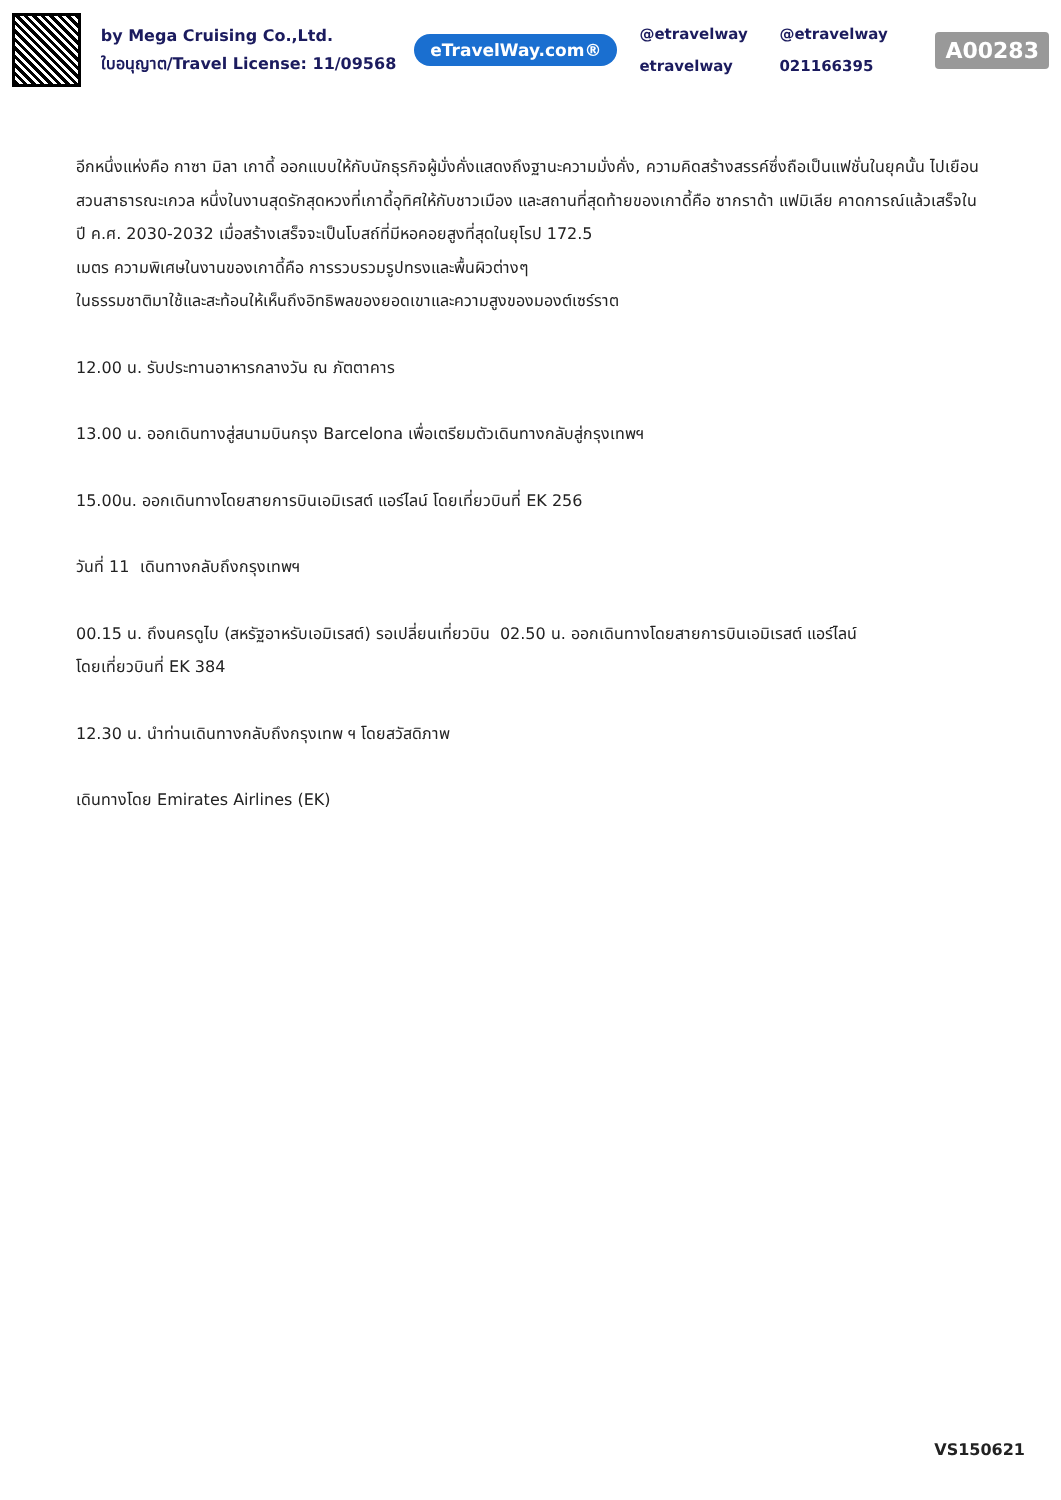by Mega Cruising Co.,Ltd.
ใบอนุญาต/Travel License: 11/09568
eTravelWay.com®
@etravelway @etravelway etravelway 021166395
A00283
อีกหนึ่งแห่งคือ กาซา มิลา เกาดี้ ออกแบบให้กับนักธุรกิจผู้มั่งคั่งแสดงถึงฐานะความมั่งคั่ง, ความคิดสร้างสรรค์ซึ่งถือเป็นแฟชั่นในยุคนั้น ไปเยือน สวนสาธารณะเกวล หนึ่งในงานสุดรักสุดหวงที่เกาดี้อุทิศให้กับชาวเมือง และสถานที่สุดท้ายของเกาดี้คือ ซากราด้า แฟมิเลีย คาดการณ์แล้วเสร็จในปี ค.ศ. 2030-2032 เมื่อสร้างเสร็จจะเป็นโบสถ์ที่มีหอคอยสูงที่สุดในยุโรป 172.5
เมตร ความพิเศษในงานของเกาดี้คือ การรวบรวมรูปทรงและพื้นผิวต่างๆ
ในธรรมชาติมาใช้และสะท้อนให้เห็นถึงอิทธิพลของยอดเขาและความสูงของมองต์เซร์ราต
12.00 น. รับประทานอาหารกลางวัน ณ ภัตตาคาร
13.00 น. ออกเดินทางสู่สนามบินกรุง Barcelona เพื่อเตรียมตัวเดินทางกลับสู่กรุงเทพฯ
15.00น. ออกเดินทางโดยสายการบินเอมิเรสต์ แอร์ไลน์ โดยเที่ยวบินที่ EK 256
วันที่ 11 เดินทางกลับถึงกรุงเทพฯ
00.15 น. ถึงนครดูไบ (สหรัฐอาหรับเอมิเรสต์) รอเปลี่ยนเที่ยวบิน 02.50 น. ออกเดินทางโดยสายการบินเอมิเรสต์ แอร์ไลน์
โดยเที่ยวบินที่ EK 384
12.30 น. นำท่านเดินทางกลับถึงกรุงเทพ ฯ โดยสวัสดิภาพ
เดินทางโดย Emirates Airlines (EK)
VS150621